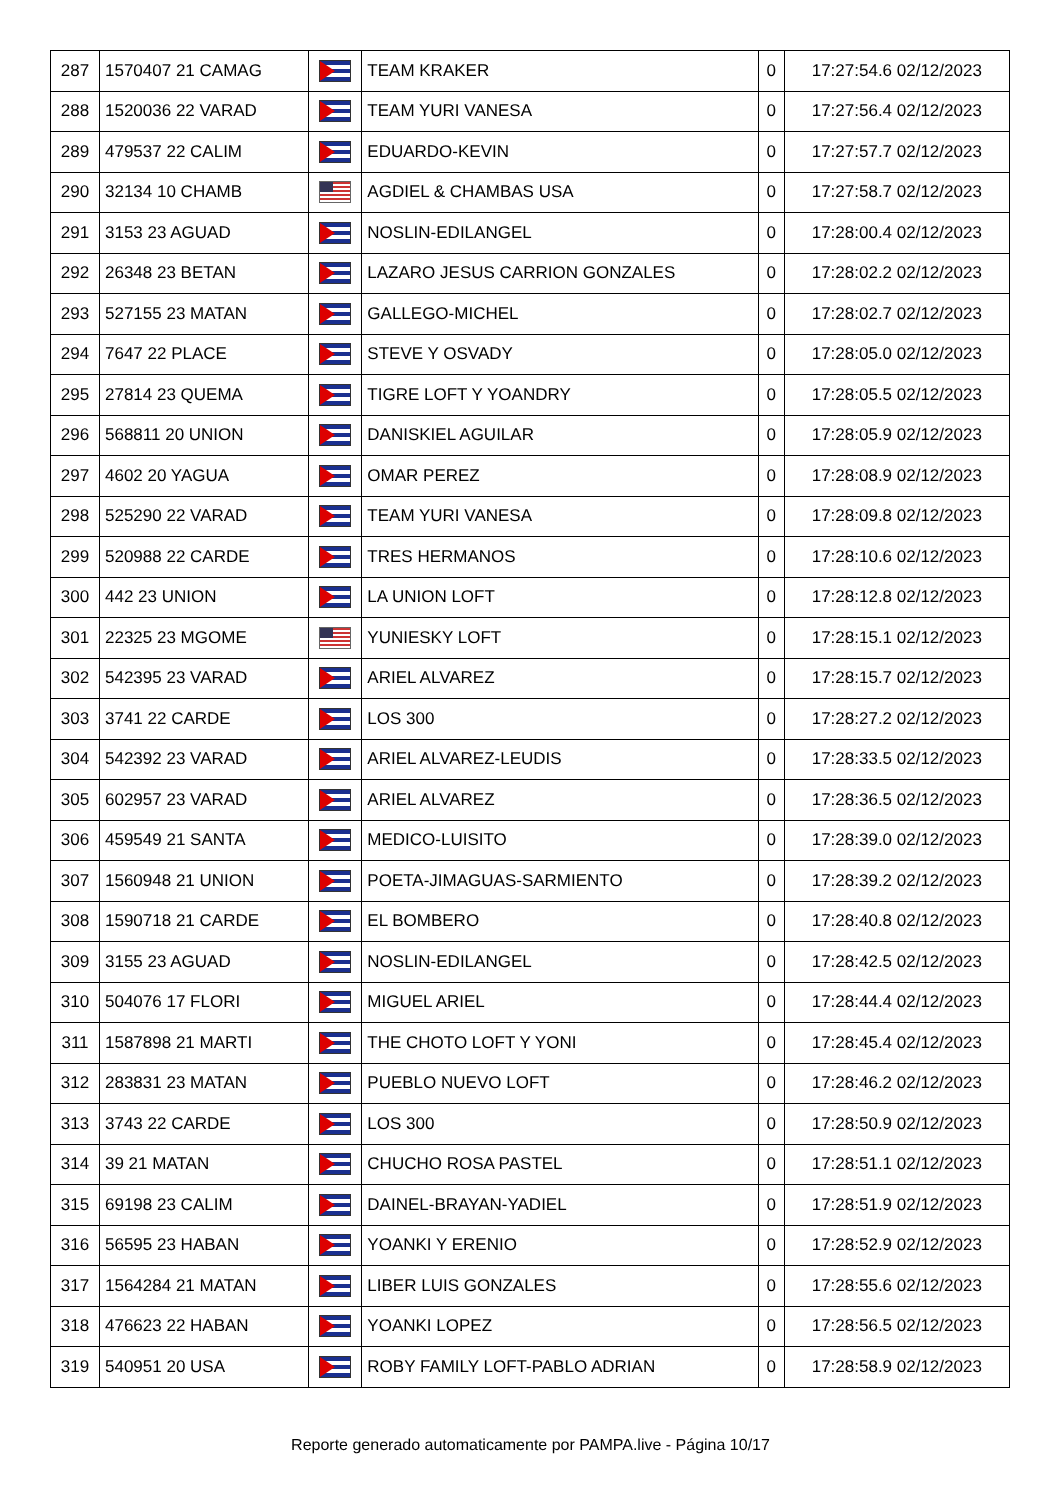| 287 | 1570407 21 CAMAG | | TEAM KRAKER | 0 | 17:27:54.6 02/12/2023 |
| 288 | 1520036 22 VARAD | | TEAM YURI VANESA | 0 | 17:27:56.4 02/12/2023 |
| 289 | 479537 22 CALIM | | EDUARDO-KEVIN | 0 | 17:27:57.7 02/12/2023 |
| 290 | 32134 10 CHAMB | | AGDIEL & CHAMBAS USA | 0 | 17:27:58.7 02/12/2023 |
| 291 | 3153 23 AGUAD | | NOSLIN-EDILANGEL | 0 | 17:28:00.4 02/12/2023 |
| 292 | 26348 23 BETAN | | LAZARO JESUS CARRION GONZALES | 0 | 17:28:02.2 02/12/2023 |
| 293 | 527155 23 MATAN | | GALLEGO-MICHEL | 0 | 17:28:02.7 02/12/2023 |
| 294 | 7647 22 PLACE | | STEVE Y OSVADY | 0 | 17:28:05.0 02/12/2023 |
| 295 | 27814 23 QUEMA | | TIGRE LOFT Y YOANDRY | 0 | 17:28:05.5 02/12/2023 |
| 296 | 568811 20 UNION | | DANISKIEL AGUILAR | 0 | 17:28:05.9 02/12/2023 |
| 297 | 4602 20 YAGUA | | OMAR PEREZ | 0 | 17:28:08.9 02/12/2023 |
| 298 | 525290 22 VARAD | | TEAM YURI VANESA | 0 | 17:28:09.8 02/12/2023 |
| 299 | 520988 22 CARDE | | TRES HERMANOS | 0 | 17:28:10.6 02/12/2023 |
| 300 | 442 23 UNION | | LA UNION LOFT | 0 | 17:28:12.8 02/12/2023 |
| 301 | 22325 23 MGOME | | YUNIESKY LOFT | 0 | 17:28:15.1 02/12/2023 |
| 302 | 542395 23 VARAD | | ARIEL ALVAREZ | 0 | 17:28:15.7 02/12/2023 |
| 303 | 3741 22 CARDE | | LOS 300 | 0 | 17:28:27.2 02/12/2023 |
| 304 | 542392 23 VARAD | | ARIEL ALVAREZ-LEUDIS | 0 | 17:28:33.5 02/12/2023 |
| 305 | 602957 23 VARAD | | ARIEL ALVAREZ | 0 | 17:28:36.5 02/12/2023 |
| 306 | 459549 21 SANTA | | MEDICO-LUISITO | 0 | 17:28:39.0 02/12/2023 |
| 307 | 1560948 21 UNION | | POETA-JIMAGUAS-SARMIENTO | 0 | 17:28:39.2 02/12/2023 |
| 308 | 1590718 21 CARDE | | EL BOMBERO | 0 | 17:28:40.8 02/12/2023 |
| 309 | 3155 23 AGUAD | | NOSLIN-EDILANGEL | 0 | 17:28:42.5 02/12/2023 |
| 310 | 504076 17 FLORI | | MIGUEL ARIEL | 0 | 17:28:44.4 02/12/2023 |
| 311 | 1587898 21 MARTI | | THE CHOTO LOFT Y YONI | 0 | 17:28:45.4 02/12/2023 |
| 312 | 283831 23 MATAN | | PUEBLO NUEVO LOFT | 0 | 17:28:46.2 02/12/2023 |
| 313 | 3743 22 CARDE | | LOS 300 | 0 | 17:28:50.9 02/12/2023 |
| 314 | 39 21 MATAN | | CHUCHO ROSA PASTEL | 0 | 17:28:51.1 02/12/2023 |
| 315 | 69198 23 CALIM | | DAINEL-BRAYAN-YADIEL | 0 | 17:28:51.9 02/12/2023 |
| 316 | 56595 23 HABAN | | YOANKI Y ERENIO | 0 | 17:28:52.9 02/12/2023 |
| 317 | 1564284 21 MATAN | | LIBER LUIS GONZALES | 0 | 17:28:55.6 02/12/2023 |
| 318 | 476623 22 HABAN | | YOANKI LOPEZ | 0 | 17:28:56.5 02/12/2023 |
| 319 | 540951 20 USA | | ROBY FAMILY LOFT-PABLO ADRIAN | 0 | 17:28:58.9 02/12/2023 |
Reporte generado automaticamente por PAMPA.live - Página 10/17